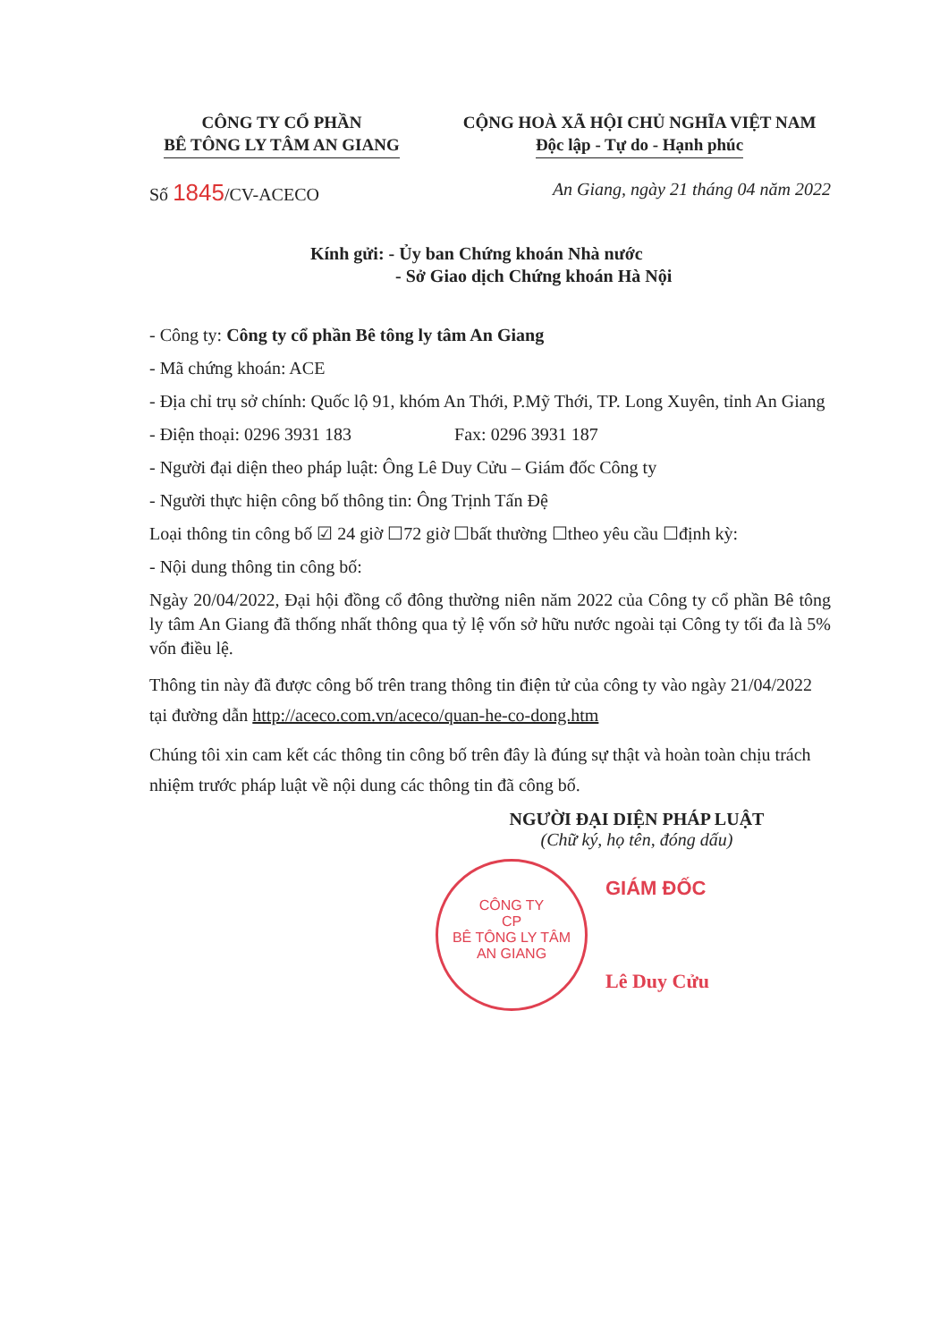CÔNG TY CỔ PHẦN
BÊ TÔNG LY TÂM AN GIANG
CỘNG HOÀ XÃ HỘI CHỦ NGHĨA VIỆT NAM
Độc lập - Tự do - Hạnh phúc
Số 1845/CV-ACECO An Giang, ngày 21 tháng 04 năm 2022
Kính gửi: - Ủy ban Chứng khoán Nhà nước
- Sở Giao dịch Chứng khoán Hà Nội
- Công ty: Công ty cổ phần Bê tông ly tâm An Giang
- Mã chứng khoán: ACE
- Địa chỉ trụ sở chính: Quốc lộ 91, khóm An Thới, P.Mỹ Thới, TP. Long Xuyên, tỉnh An Giang
- Điện thoại: 0296 3931 183 Fax: 0296 3931 187
- Người đại diện theo pháp luật: Ông Lê Duy Cửu – Giám đốc Công ty
- Người thực hiện công bố thông tin: Ông Trịnh Tấn Đệ
Loại thông tin công bố ☑ 24 giờ ☐72 giờ ☐bất thường ☐theo yêu cầu ☐định kỳ:
- Nội dung thông tin công bố:
Ngày 20/04/2022, Đại hội đồng cổ đông thường niên năm 2022 của Công ty cổ phần Bê tông ly tâm An Giang đã thống nhất thông qua tỷ lệ vốn sở hữu nước ngoài tại Công ty tối đa là 5% vốn điều lệ.
Thông tin này đã được công bố trên trang thông tin điện tử của công ty vào ngày 21/04/2022 tại đường dẫn http://aceco.com.vn/aceco/quan-he-co-dong.htm
Chúng tôi xin cam kết các thông tin công bố trên đây là đúng sự thật và hoàn toàn chịu trách nhiệm trước pháp luật về nội dung các thông tin đã công bố.
NGƯỜI ĐẠI DIỆN PHÁP LUẬT
(Chữ ký, họ tên, đóng dấu)
CÔNG TY
CP
BÊ TÔNG LY TÂM
AN GIANG
GIÁM ĐỐC
Lê Duy Cửu